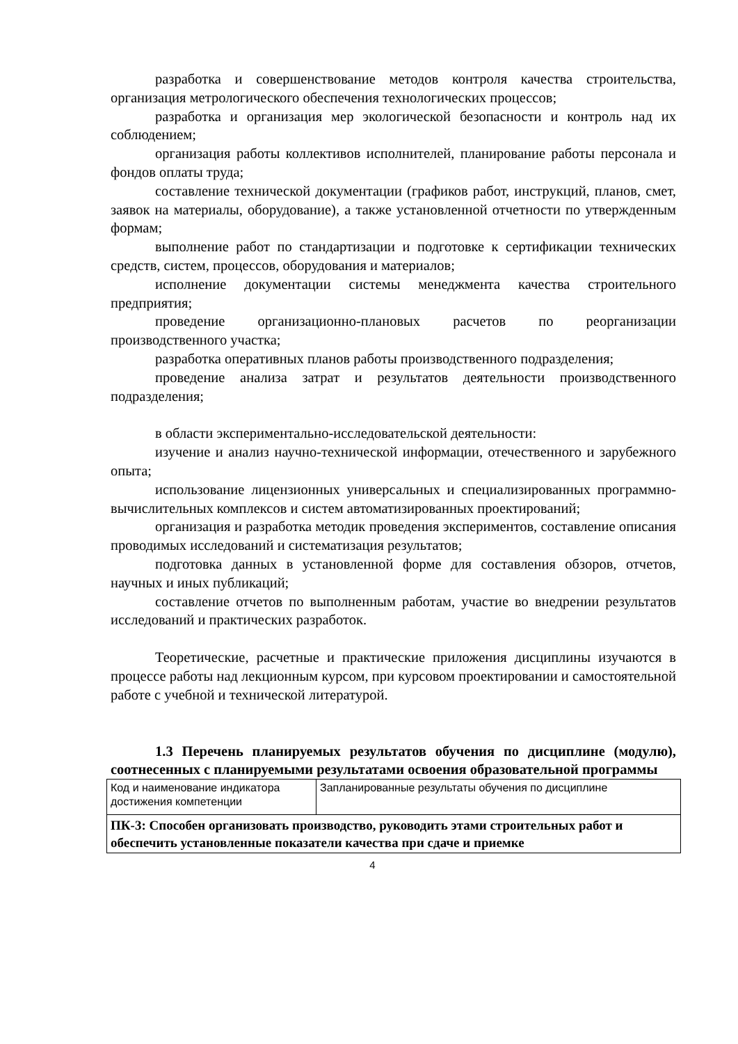разработка и совершенствование методов контроля качества строительства, организация метрологического обеспечения технологических процессов;
разработка и организация мер экологической безопасности и контроль над их соблюдением;
организация работы коллективов исполнителей, планирование работы персонала и фондов оплаты труда;
составление технической документации (графиков работ, инструкций, планов, смет, заявок на материалы, оборудование), а также установленной отчетности по утвержденным формам;
выполнение работ по стандартизации и подготовке к сертификации технических средств, систем, процессов, оборудования и материалов;
исполнение документации системы менеджмента качества строительного предприятия;
проведение организационно-плановых расчетов по реорганизации производственного участка;
разработка оперативных планов работы производственного подразделения;
проведение анализа затрат и результатов деятельности производственного подразделения;
в области экспериментально-исследовательской деятельности:
изучение и анализ научно-технической информации, отечественного и зарубежного опыта;
использование лицензионных универсальных и специализированных программно-вычислительных комплексов и систем автоматизированных проектирований;
организация и разработка методик проведения экспериментов, составление описания проводимых исследований и систематизация результатов;
подготовка данных в установленной форме для составления обзоров, отчетов, научных и иных публикаций;
составление отчетов по выполненным работам, участие во внедрении результатов исследований и практических разработок.
Теоретические, расчетные и практические приложения дисциплины изучаются в процессе работы над лекционным курсом, при курсовом проектировании и самостоятельной работе с учебной и технической литературой.
1.3 Перечень планируемых результатов обучения по дисциплине (модулю), соотнесенных с планируемыми результатами освоения образовательной программы
| Код и наименование индикатора достижения компетенции | Запланированные результаты обучения по дисциплине |
| ПК-3: Способен организовать производство, руководить этами строительных работ и обеспечить установленные показатели качества при сдаче и приемке | |
4